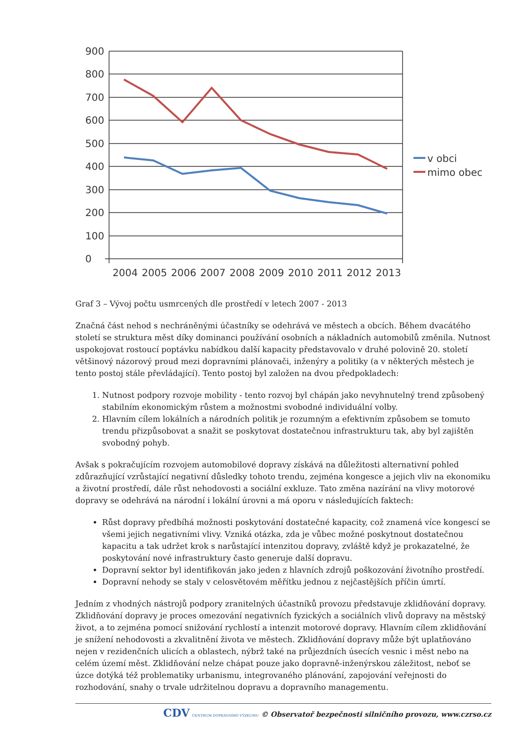900
800
700
600
500
400
300
200
100
0
2004
2005
2006
2007
2008
2009
2010
2011
2012
2013
v obci
mimo obec
Graf 3 – Vývoj počtu usmrcených dle prostředí v letech 2007 - 2013
Značná část nehod s nechráněnými účastníky se odehrává ve městech a obcích. Během dvacátého století se struktura měst díky dominanci používání osobních a nákladních automobilů změnila. Nutnost uspokojovat rostoucí poptávku nabídkou další kapacity představovalo v druhé polovině 20. století většinový názorový proud mezi dopravními plánovači, inženýry a politiky (a v některých městech je tento postoj stále převládající). Tento postoj byl založen na dvou předpokladech:
1. Nutnost podpory rozvoje mobility - tento rozvoj byl chápán jako nevyhnutelný trend způsobený stabilním ekonomickým růstem a možnostmi svobodné individuální volby.
2. Hlavním cílem lokálních a národních politik je rozumným a efektivním způsobem se tomuto trendu přizpůsobovat a snažit se poskytovat dostatečnou infrastrukturu tak, aby byl zajištěn svobodný pohyb.
Avšak s pokračujícím rozvojem automobilové dopravy získává na důležitosti alternativní pohled zdůrazňující vzrůstající negativní důsledky tohoto trendu, zejména kongesce a jejich vliv na ekonomiku a životní prostředí, dále růst nehodovosti a sociální exkluze. Tato změna nazírání na vlivy motorové dopravy se odehrává na národní i lokální úrovni a má oporu v následujících faktech:
Růst dopravy předbíhá možnosti poskytování dostatečné kapacity, což znamená více kongescí se všemi jejich negativními vlivy. Vzniká otázka, zda je vůbec možné poskytnout dostatečnou kapacitu a tak udržet krok s narůstající intenzitou dopravy, zvláště když je prokazatelné, že poskytování nové infrastruktury často generuje další dopravu.
Dopravní sektor byl identifikován jako jeden z hlavních zdrojů poškozování životního prostředí.
Dopravní nehody se staly v celosvětovém měřítku jednou z nejčastějších příčin úmrtí.
Jedním z vhodných nástrojů podpory zranitelných účastníků provozu představuje zklidňování dopravy. Zklidňování dopravy je proces omezování negativních fyzických a sociálních vlivů dopravy na městský život, a to zejména pomocí snižování rychlostí a intenzit motorové dopravy. Hlavním cílem zklidňování je snížení nehodovosti a zkvalitnění života ve městech. Zklidňování dopravy může být uplatňováno nejen v rezidenčních ulicích a oblastech, nýbrž také na průjezdních úsecích vesnic i měst nebo na celém území měst. Zklidňování nelze chápat pouze jako dopravně-inženýrskou záležitost, neboť se úzce dotýká též problematiky urbanismu, integrovaného plánování, zapojování veřejnosti do rozhodování, snahy o trvale udržitelnou dopravu a dopravního managementu.
CDV CENTRUM DOPRAVNÍHO VÝZKUMU © Observatoř bezpečnosti silničního provozu, www.czrso.cz